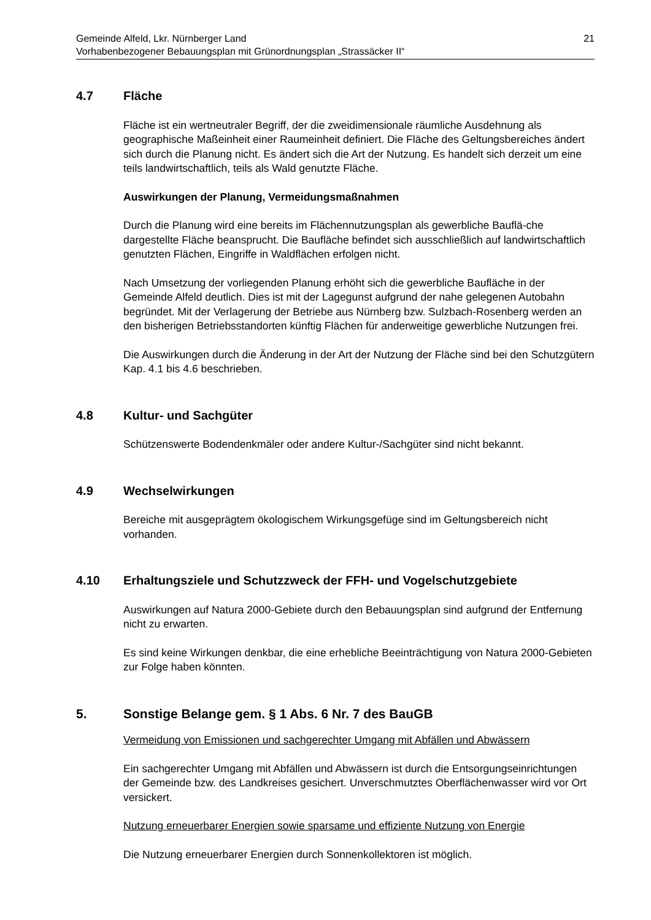Gemeinde Alfeld, Lkr. Nürnberger Land
Vorhabenbezogener Bebauungsplan mit Grünordnungsplan „Strassäcker II“
21
4.7 Fläche
Fläche ist ein wertneutraler Begriff, der die zweidimensionale räumliche Ausdehnung als geographische Maßeinheit einer Raumeinheit definiert. Die Fläche des Geltungsbereiches ändert sich durch die Planung nicht. Es ändert sich die Art der Nutzung. Es handelt sich derzeit um eine teils landwirtschaftlich, teils als Wald genutzte Fläche.
Auswirkungen der Planung, Vermeidungsmaßnahmen
Durch die Planung wird eine bereits im Flächennutzungsplan als gewerbliche Bauflä-che dargestellte Fläche beansprucht. Die Baufläche befindet sich ausschließlich auf landwirtschaftlich genutzten Flächen, Eingriffe in Waldflächen erfolgen nicht.
Nach Umsetzung der vorliegenden Planung erhöht sich die gewerbliche Baufläche in der Gemeinde Alfeld deutlich. Dies ist mit der Lagegunst aufgrund der nahe gelegenen Autobahn begründet. Mit der Verlagerung der Betriebe aus Nürnberg bzw. Sulzbach-Rosenberg werden an den bisherigen Betriebsstandorten künftig Flächen für anderweitige gewerbliche Nutzungen frei.
Die Auswirkungen durch die Änderung in der Art der Nutzung der Fläche sind bei den Schutzgütern Kap. 4.1 bis 4.6 beschrieben.
4.8 Kultur- und Sachgüter
Schützenswerte Bodendenkmäler oder andere Kultur-/Sachgüter sind nicht bekannt.
4.9 Wechselwirkungen
Bereiche mit ausgeprägtem ökologischem Wirkungsgefüge sind im Geltungsbereich nicht vorhanden.
4.10 Erhaltungsziele und Schutzzweck der FFH- und Vogelschutzgebiete
Auswirkungen auf Natura 2000-Gebiete durch den Bebauungsplan sind aufgrund der Entfernung nicht zu erwarten.
Es sind keine Wirkungen denkbar, die eine erhebliche Beeinträchtigung von Natura 2000-Gebieten zur Folge haben könnten.
5. Sonstige Belange gem. § 1 Abs. 6 Nr. 7 des BauGB
Vermeidung von Emissionen und sachgerechter Umgang mit Abfällen und Abwässern
Ein sachgerechter Umgang mit Abfällen und Abwässern ist durch die Entsorgungseinrichtungen der Gemeinde bzw. des Landkreises gesichert. Unverschmutztes Oberflächenwasser wird vor Ort versickert.
Nutzung erneuerbarer Energien sowie sparsame und effiziente Nutzung von Energie
Die Nutzung erneuerbarer Energien durch Sonnenkollektoren ist möglich.